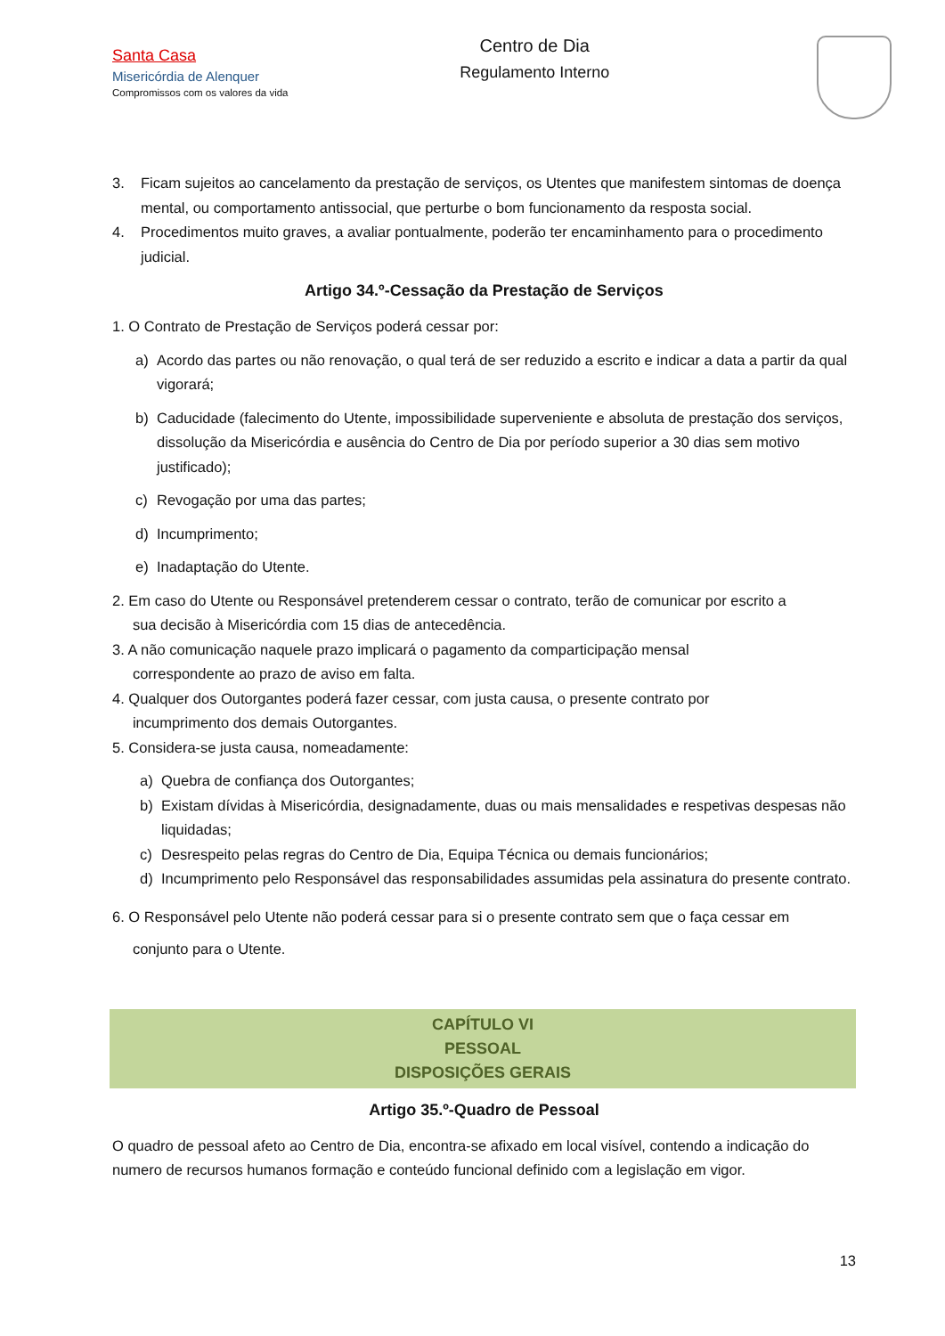Santa Casa
Misericórdia de Alenquer
Compromissos com os valores da vida
Centro de Dia
Regulamento Interno
3. Ficam sujeitos ao cancelamento da prestação de serviços, os Utentes que manifestem sintomas de doença mental, ou comportamento antissocial, que perturbe o bom funcionamento da resposta social.
4. Procedimentos muito graves, a avaliar pontualmente, poderão ter encaminhamento para o procedimento judicial.
Artigo 34.º-Cessação da Prestação de Serviços
1. O Contrato de Prestação de Serviços poderá cessar por:
a) Acordo das partes ou não renovação, o qual terá de ser reduzido a escrito e indicar a data a partir da qual vigorará;
b) Caducidade (falecimento do Utente, impossibilidade superveniente e absoluta de prestação dos serviços, dissolução da Misericórdia e ausência do Centro de Dia por período superior a 30 dias sem motivo justificado);
c) Revogação por uma das partes;
d) Incumprimento;
e) Inadaptação do Utente.
2. Em caso do Utente ou Responsável pretenderem cessar o contrato, terão de comunicar por escrito a
sua decisão à Misericórdia com 15 dias de antecedência.
3. A não comunicação naquele prazo implicará o pagamento da comparticipação mensal
correspondente ao prazo de aviso em falta.
4. Qualquer dos Outorgantes poderá fazer cessar, com justa causa, o presente contrato por
incumprimento dos demais Outorgantes.
5. Considera-se justa causa, nomeadamente:
a) Quebra de confiança dos Outorgantes;
b) Existam dívidas à Misericórdia, designadamente, duas ou mais mensalidades e respetivas despesas não liquidadas;
c) Desrespeito pelas regras do Centro de Dia, Equipa Técnica ou demais funcionários;
d) Incumprimento pelo Responsável das responsabilidades assumidas pela assinatura do presente contrato.
6. O Responsável pelo Utente não poderá cessar para si o presente contrato sem que o faça cessar em
conjunto para o Utente.
CAPÍTULO VI
PESSOAL
DISPOSIÇÕES GERAIS
Artigo 35.º-Quadro de Pessoal
O quadro de pessoal afeto ao Centro de Dia, encontra-se afixado em local visível, contendo a indicação do numero de recursos humanos formação e conteúdo funcional definido com a legislação em vigor.
13